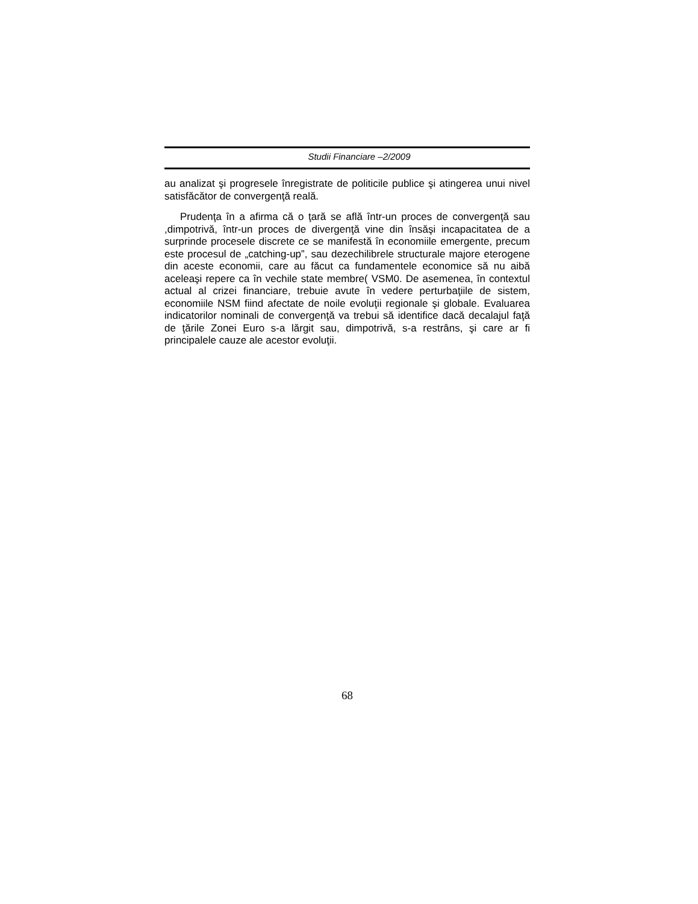Studii Financiare –2/2009
au analizat şi progresele înregistrate de politicile publice şi atingerea unui nivel satisfăcător de convergenţă reală.
Prudenţa în a afirma că o ţară se află într-un proces de convergenţă sau ,dimpotrivă, într-un proces de divergenţă vine din însăşi incapacitatea de a surprinde procesele discrete ce se manifestă în economiile emergente, precum este procesul de „catching-up”, sau dezechilibrele structurale majore eterogene din aceste economii, care au făcut ca fundamentele economice să nu aibă aceleaşi repere ca în vechile state membre( VSM0. De asemenea, în contextul actual al crizei financiare, trebuie avute în vedere perturbaţiile de sistem, economiile NSM fiind afectate de noile evoluţii regionale şi globale. Evaluarea indicatorilor nominali de convergenţă va trebui să identifice dacă decalajul faţă de ţările Zonei Euro s-a lărgit sau, dimpotrivă, s-a restrâns, şi care ar fi principalele cauze ale acestor evoluţii.
68